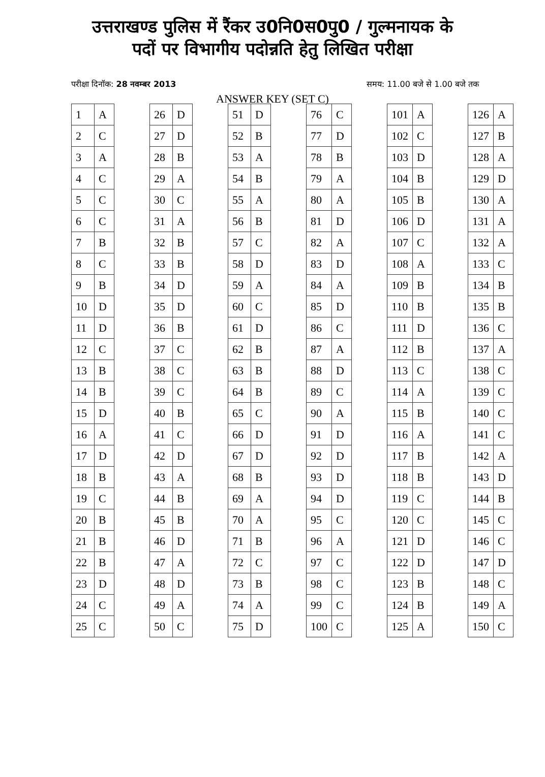उत्तराखण्ड पुलिस में रैंकर उ0नि0स0पु0 / गुल्मनायक के
पदों पर विभागीय पदोन्नति हेतु लिखित परीक्षा
परीक्षा दिनॉक: 28 नवम्बर 2013 समय: 11.00 बजे से 1.00 बजे तक
ANSWER KEY (SET C)
| 1 | A |
| 2 | C |
| 3 | A |
| 4 | C |
| 5 | C |
| 6 | C |
| 7 | B |
| 8 | C |
| 9 | B |
| 10 | D |
| 11 | D |
| 12 | C |
| 13 | B |
| 14 | B |
| 15 | D |
| 16 | A |
| 17 | D |
| 18 | B |
| 19 | C |
| 20 | B |
| 21 | B |
| 22 | B |
| 23 | D |
| 24 | C |
| 25 | C |
| 26 | D |
| 27 | D |
| 28 | B |
| 29 | A |
| 30 | C |
| 31 | A |
| 32 | B |
| 33 | B |
| 34 | D |
| 35 | D |
| 36 | B |
| 37 | C |
| 38 | C |
| 39 | C |
| 40 | B |
| 41 | C |
| 42 | D |
| 43 | A |
| 44 | B |
| 45 | B |
| 46 | D |
| 47 | A |
| 48 | D |
| 49 | A |
| 50 | C |
| 51 | D |
| 52 | B |
| 53 | A |
| 54 | B |
| 55 | A |
| 56 | B |
| 57 | C |
| 58 | D |
| 59 | A |
| 60 | C |
| 61 | D |
| 62 | B |
| 63 | B |
| 64 | B |
| 65 | C |
| 66 | D |
| 67 | D |
| 68 | B |
| 69 | A |
| 70 | A |
| 71 | B |
| 72 | C |
| 73 | B |
| 74 | A |
| 75 | D |
| 76 | C |
| 77 | D |
| 78 | B |
| 79 | A |
| 80 | A |
| 81 | D |
| 82 | A |
| 83 | D |
| 84 | A |
| 85 | D |
| 86 | C |
| 87 | A |
| 88 | D |
| 89 | C |
| 90 | A |
| 91 | D |
| 92 | D |
| 93 | D |
| 94 | D |
| 95 | C |
| 96 | A |
| 97 | C |
| 98 | C |
| 99 | C |
| 100 | C |
| 101 | A |
| 102 | C |
| 103 | D |
| 104 | B |
| 105 | B |
| 106 | D |
| 107 | C |
| 108 | A |
| 109 | B |
| 110 | B |
| 111 | D |
| 112 | B |
| 113 | C |
| 114 | A |
| 115 | B |
| 116 | A |
| 117 | B |
| 118 | B |
| 119 | C |
| 120 | C |
| 121 | D |
| 122 | D |
| 123 | B |
| 124 | B |
| 125 | A |
| 126 | A |
| 127 | B |
| 128 | A |
| 129 | D |
| 130 | A |
| 131 | A |
| 132 | A |
| 133 | C |
| 134 | B |
| 135 | B |
| 136 | C |
| 137 | A |
| 138 | C |
| 139 | C |
| 140 | C |
| 141 | C |
| 142 | A |
| 143 | D |
| 144 | B |
| 145 | C |
| 146 | C |
| 147 | D |
| 148 | C |
| 149 | A |
| 150 | C |